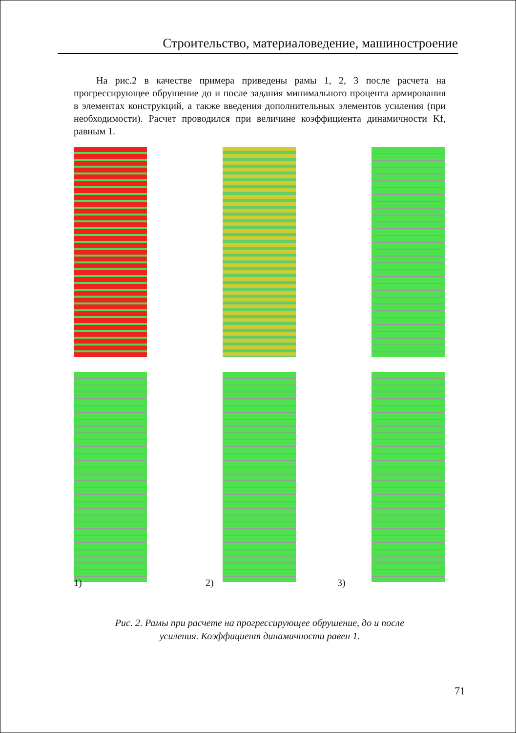Строительство, материаловедение, машиностроение
На рис.2 в качестве примера приведены рамы 1, 2, 3 после расчета на прогрессирующее обрушение до и после задания минимального процента армирования в элементах конструкций, а также введения дополнительных элементов усиления (при необходимости). Расчет проводился при величине коэффициента динамичности Kf, равным 1.
1) 2) 3)
Рис. 2. Рамы при расчете на прогрессирующее обрушение, до и после
усиления. Коэффициент динамичности равен 1.
71